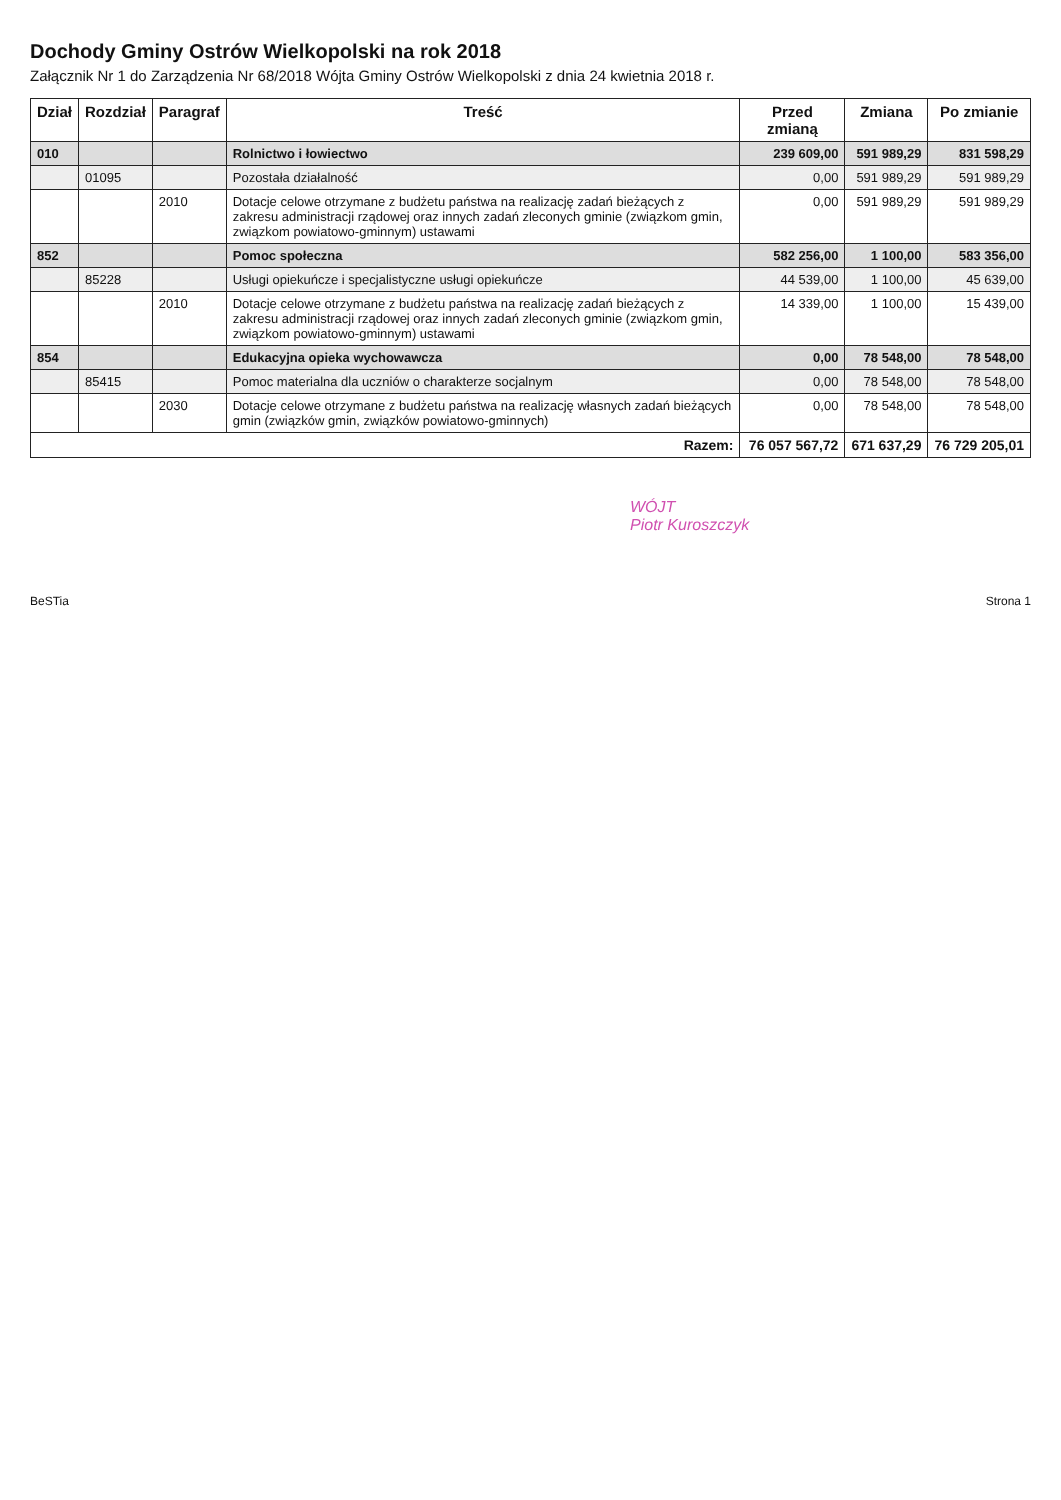Dochody Gminy Ostrów Wielkopolski na rok 2018
Załącznik Nr 1 do Zarządzenia Nr 68/2018 Wójta Gminy Ostrów Wielkopolski z dnia 24 kwietnia 2018 r.
| Dział | Rozdział | Paragraf | Treść | Przed zmianą | Zmiana | Po zmianie |
| --- | --- | --- | --- | --- | --- | --- |
| 010 | | | Rolnictwo i łowiectwo | 239 609,00 | 591 989,29 | 831 598,29 |
| | 01095 | | Pozostała działalność | 0,00 | 591 989,29 | 591 989,29 |
| | | 2010 | Dotacje celowe otrzymane z budżetu państwa na realizację zadań bieżących z zakresu administracji rządowej oraz innych zadań zleconych gminie (związkom gmin, związkom powiatowo-gminnym) ustawami | 0,00 | 591 989,29 | 591 989,29 |
| 852 | | | Pomoc społeczna | 582 256,00 | 1 100,00 | 583 356,00 |
| | 85228 | | Usługi opiekuńcze i specjalistyczne usługi opiekuńcze | 44 539,00 | 1 100,00 | 45 639,00 |
| | | 2010 | Dotacje celowe otrzymane z budżetu państwa na realizację zadań bieżących z zakresu administracji rządowej oraz innych zadań zleconych gminie (związkom gmin, związkom powiatowo-gminnym) ustawami | 14 339,00 | 1 100,00 | 15 439,00 |
| 854 | | | Edukacyjna opieka wychowawcza | 0,00 | 78 548,00 | 78 548,00 |
| | 85415 | | Pomoc materialna dla uczniów o charakterze socjalnym | 0,00 | 78 548,00 | 78 548,00 |
| | | 2030 | Dotacje celowe otrzymane z budżetu państwa na realizację własnych zadań bieżących gmin (związków gmin, związków powiatowo-gminnych) | 0,00 | 78 548,00 | 78 548,00 |
| Razem: | | | | 76 057 567,72 | 671 637,29 | 76 729 205,01 |
WÓJT
Piotr Kuroszczyk
BeSTia Strona 1